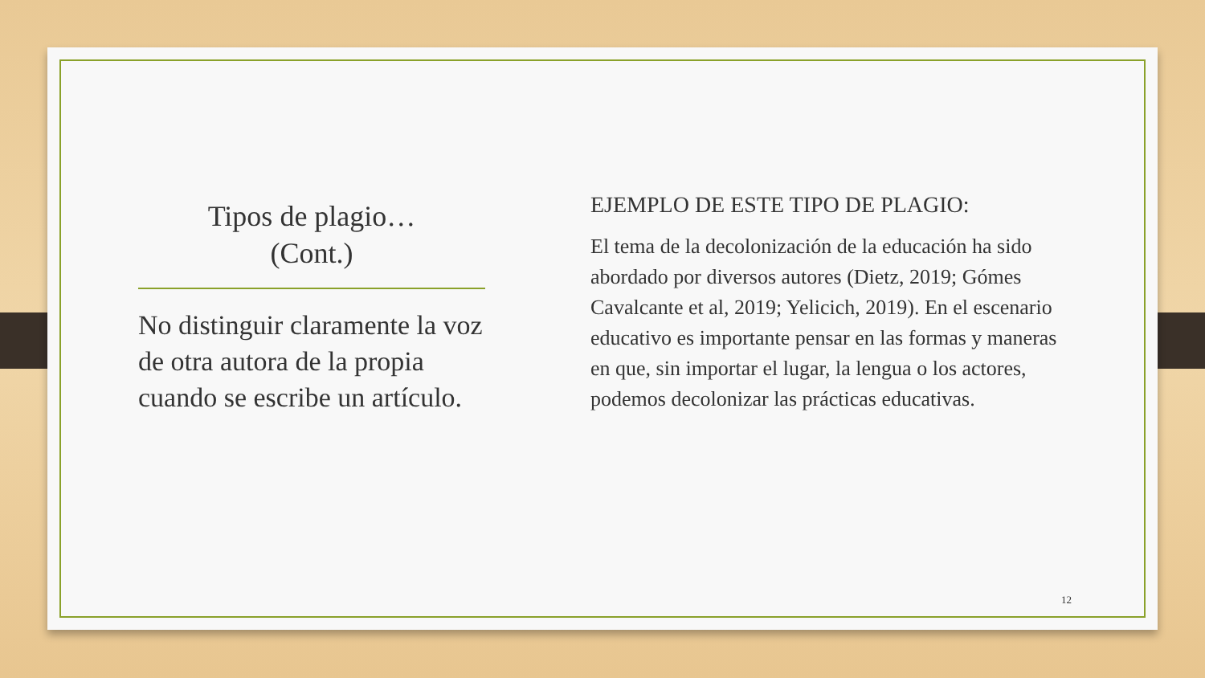Tipos de plagio…
(Cont.)
No distinguir claramente la voz de otra autora de la propia cuando se escribe un artículo.
EJEMPLO DE ESTE TIPO DE PLAGIO:
El tema de la decolonización de la educación ha sido abordado por diversos autores (Dietz, 2019; Gómes Cavalcante et al, 2019; Yelicich, 2019). En el escenario educativo es importante pensar en las formas y maneras en que, sin importar el lugar, la lengua o los actores, podemos decolonizar las prácticas educativas.
12